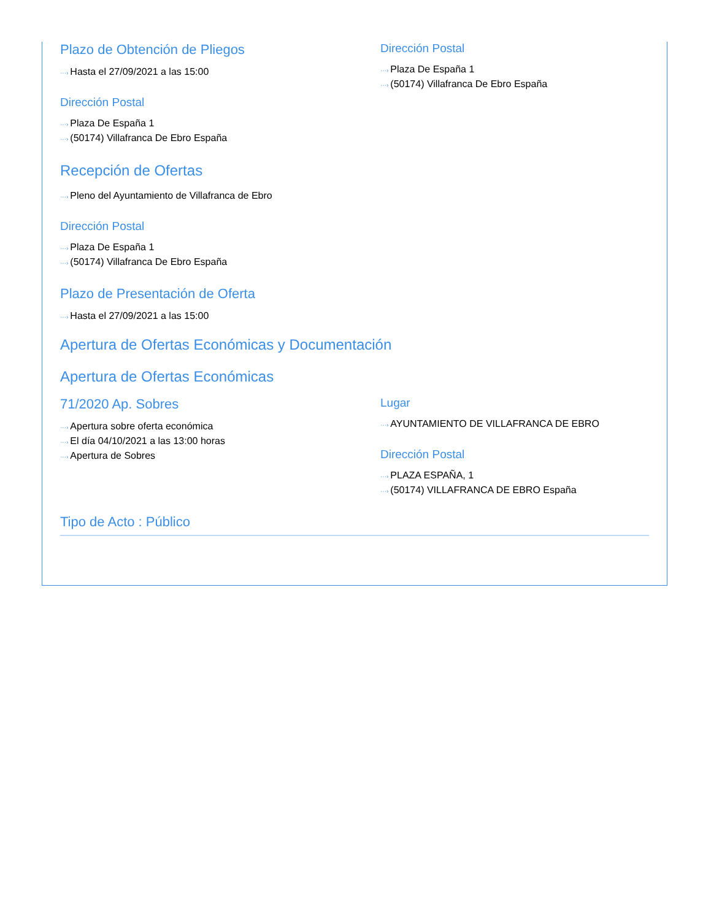Plazo de Obtención de Pliegos
···› Hasta el 27/09/2021 a las 15:00
Dirección Postal
···› Plaza De España 1
···› (50174) Villafranca De Ebro España
Dirección Postal
···› Plaza De España 1
···› (50174) Villafranca De Ebro España
Recepción de Ofertas
···› Pleno del Ayuntamiento de Villafranca de Ebro
Dirección Postal
···› Plaza De España 1
···› (50174) Villafranca De Ebro España
Plazo de Presentación de Oferta
···› Hasta el 27/09/2021 a las 15:00
Apertura de Ofertas Económicas y Documentación
Apertura de Ofertas Económicas
71/2020 Ap. Sobres
···› Apertura sobre oferta económica
···› El día 04/10/2021 a las 13:00 horas
···› Apertura de Sobres
Lugar
···› AYUNTAMIENTO DE VILLAFRANCA DE EBRO
Dirección Postal
···› PLAZA ESPAÑA, 1
···› (50174) VILLAFRANCA DE EBRO España
Tipo de Acto : Público